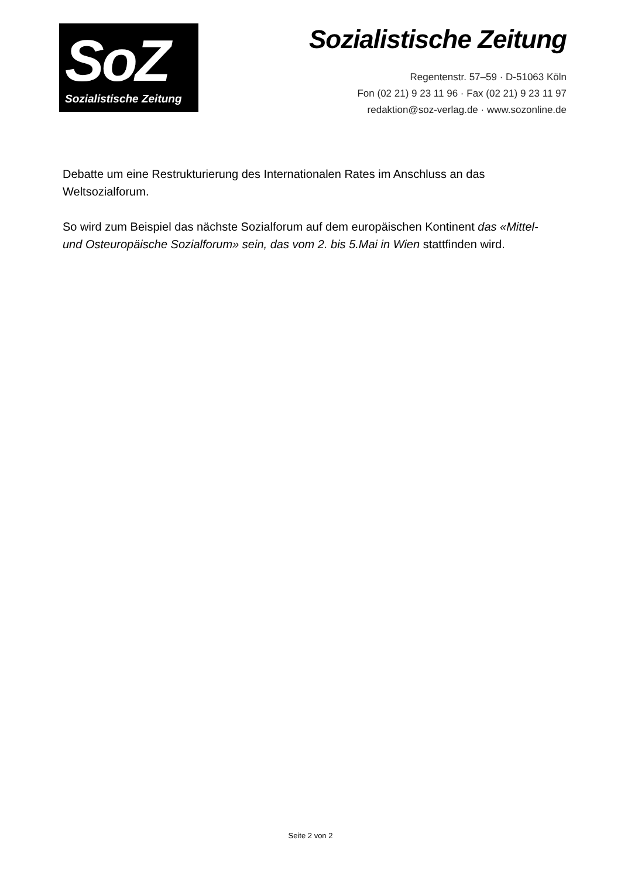SoZ
Sozialistische Zeitung
Sozialistische Zeitung
Regentenstr. 57–59 · D-51063 Köln
Fon (02 21) 9 23 11 96 · Fax (02 21) 9 23 11 97
redaktion@soz-verlag.de · www.sozonline.de
Debatte um eine Restrukturierung des Internationalen Rates im Anschluss an das Weltsozialforum.
So wird zum Beispiel das nächste Sozialforum auf dem europäischen Kontinent das «Mittel- und Osteuropäische Sozialforum» sein, das vom 2. bis 5.Mai in Wien stattfinden wird.
Seite 2 von 2